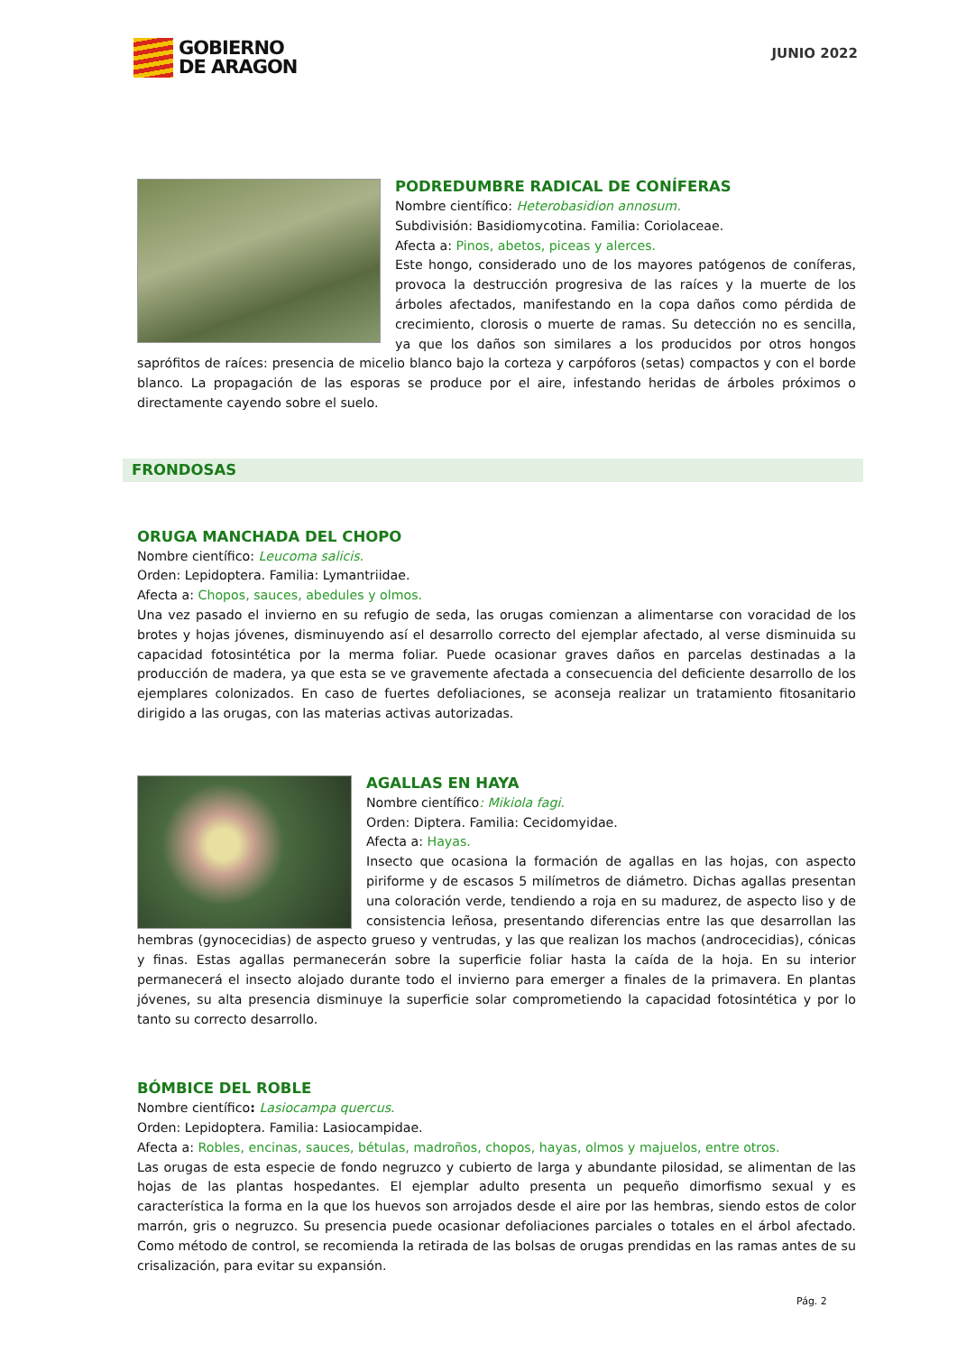GOBIERNO
DE ARAGON
JUNIO 2022
PODREDUMBRE RADICAL DE CONÍFERAS
Nombre científico: Heterobasidion annosum.
Subdivisión: Basidiomycotina. Familia: Coriolaceae.
Afecta a: Pinos, abetos, piceas y alerces.
Este hongo, considerado uno de los mayores patógenos de coníferas, provoca la destrucción progresiva de las raíces y la muerte de los árboles afectados, manifestando en la copa daños como pérdida de crecimiento, clorosis o muerte de ramas. Su detección no es sencilla, ya que los daños son similares a los producidos por otros hongos saprófitos de raíces: presencia de micelio blanco bajo la corteza y carpóforos (setas) compactos y con el borde blanco. La propagación de las esporas se produce por el aire, infestando heridas de árboles próximos o directamente cayendo sobre el suelo.
FRONDOSAS
ORUGA MANCHADA DEL CHOPO
Nombre científico: Leucoma salicis.
Orden: Lepidoptera. Familia: Lymantriidae.
Afecta a: Chopos, sauces, abedules y olmos.
Una vez pasado el invierno en su refugio de seda, las orugas comienzan a alimentarse con voracidad de los brotes y hojas jóvenes, disminuyendo así el desarrollo correcto del ejemplar afectado, al verse disminuida su capacidad fotosintética por la merma foliar. Puede ocasionar graves daños en parcelas destinadas a la producción de madera, ya que esta se ve gravemente afectada a consecuencia del deficiente desarrollo de los ejemplares colonizados. En caso de fuertes defoliaciones, se aconseja realizar un tratamiento fitosanitario dirigido a las orugas, con las materias activas autorizadas.
AGALLAS EN HAYA
Nombre científico: Mikiola fagi.
Orden: Diptera. Familia: Cecidomyidae.
Afecta a: Hayas.
Insecto que ocasiona la formación de agallas en las hojas, con aspecto piriforme y de escasos 5 milímetros de diámetro. Dichas agallas presentan una coloración verde, tendiendo a roja en su madurez, de aspecto liso y de consistencia leñosa, presentando diferencias entre las que desarrollan las hembras (gynocecidias) de aspecto grueso y ventrudas, y las que realizan los machos (androcecidias), cónicas y finas. Estas agallas permanecerán sobre la superficie foliar hasta la caída de la hoja. En su interior permanecerá el insecto alojado durante todo el invierno para emerger a finales de la primavera. En plantas jóvenes, su alta presencia disminuye la superficie solar comprometiendo la capacidad fotosintética y por lo tanto su correcto desarrollo.
BÓMBICE DEL ROBLE
Nombre científico: Lasiocampa quercus.
Orden: Lepidoptera. Familia: Lasiocampidae.
Afecta a: Robles, encinas, sauces, bétulas, madroños, chopos, hayas, olmos y majuelos, entre otros.
Las orugas de esta especie de fondo negruzco y cubierto de larga y abundante pilosidad, se alimentan de las hojas de las plantas hospedantes. El ejemplar adulto presenta un pequeño dimorfismo sexual y es característica la forma en la que los huevos son arrojados desde el aire por las hembras, siendo estos de color marrón, gris o negruzco. Su presencia puede ocasionar defoliaciones parciales o totales en el árbol afectado. Como método de control, se recomienda la retirada de las bolsas de orugas prendidas en las ramas antes de su crisalización, para evitar su expansión.
Pág. 2